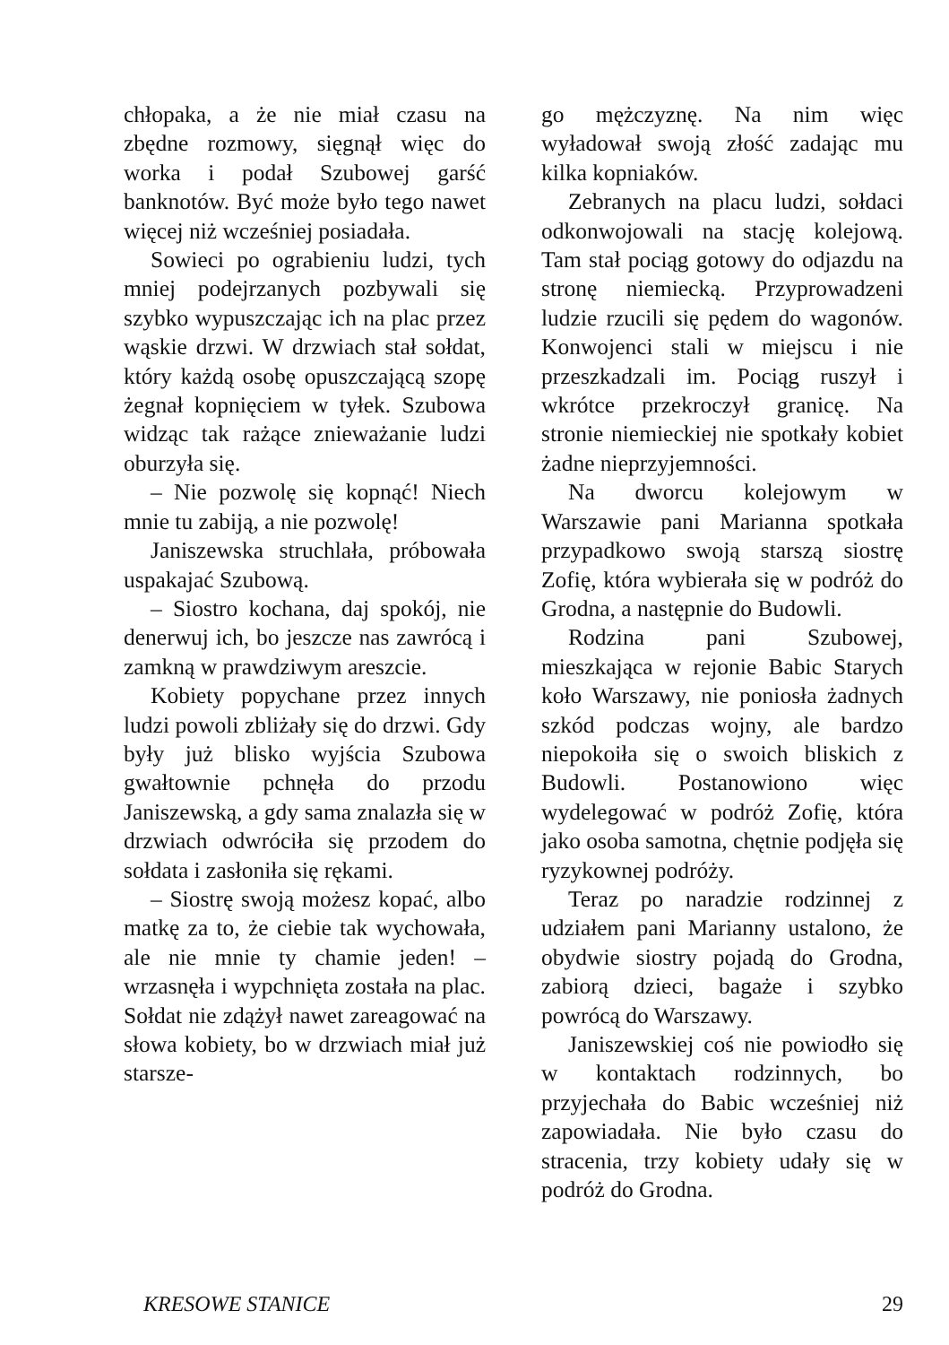chłopaka, a że nie miał czasu na zbędne rozmowy, sięgnął więc do worka i podał Szubowej garść banknotów. Być może było tego nawet więcej niż wcześniej posiadała.
Sowieci po ograbieniu ludzi, tych mniej podejrzanych pozbywali się szybko wypuszczając ich na plac przez wąskie drzwi. W drzwiach stał sołdat, który każdą osobę opuszczającą szopę żegnał kopnięciem w tyłek. Szubowa widząc tak rażące znieważanie ludzi oburzyła się.
– Nie pozwolę się kopnąć! Niech mnie tu zabiją, a nie pozwolę!
Janiszewska struchlała, próbowała uspakajać Szubową.
– Siostro kochana, daj spokój, nie denerwuj ich, bo jeszcze nas zawrócą i zamkną w prawdziwym areszcie.
Kobiety popychane przez innych ludzi powoli zbliżały się do drzwi. Gdy były już blisko wyjścia Szubowa gwałtownie pchnęła do przodu Janiszewską, a gdy sama znalazła się w drzwiach odwróciła się przodem do sołdata i zasłoniła się rękami.
– Siostrę swoją możesz kopać, albo matkę za to, że ciebie tak wychowała, ale nie mnie ty chamie jeden! – wrzasnęła i wypchnięta została na plac. Sołdat nie zdążył nawet zareagować na słowa kobiety, bo w drzwiach miał już starsze-
go mężczyznę. Na nim więc wyładował swoją złość zadając mu kilka kopniaków.
Zebranych na placu ludzi, sołdaci odkonwojowali na stację kolejową. Tam stał pociąg gotowy do odjazdu na stronę niemiecką. Przyprowadzeni ludzie rzucili się pędem do wagonów. Konwojenci stali w miejscu i nie przeszkadzali im. Pociąg ruszył i wkrótce przekroczył granicę. Na stronie niemieckiej nie spotkały kobiet żadne nieprzyjemności.
Na dworcu kolejowym w Warszawie pani Marianna spotkała przypadkowo swoją starszą siostrę Zofię, która wybierała się w podróż do Grodna, a następnie do Budowli.
Rodzina pani Szubowej, mieszkająca w rejonie Babic Starych koło Warszawy, nie poniosła żadnych szkód podczas wojny, ale bardzo niepokoiła się o swoich bliskich z Budowli. Postanowiono więc wydelegować w podróż Zofię, która jako osoba samotna, chętnie podjęła się ryzykownej podróży.
Teraz po naradzie rodzinnej z udziałem pani Marianny ustalono, że obydwie siostry pojadą do Grodna, zabiorą dzieci, bagaże i szybko powrócą do Warszawy.
Janiszewskiej coś nie powiodło się w kontaktach rodzinnych, bo przyjechała do Babic wcześniej niż zapowiadała. Nie było czasu do stracenia, trzy kobiety udały się w podróż do Grodna.
KRESOWE STANICE 29